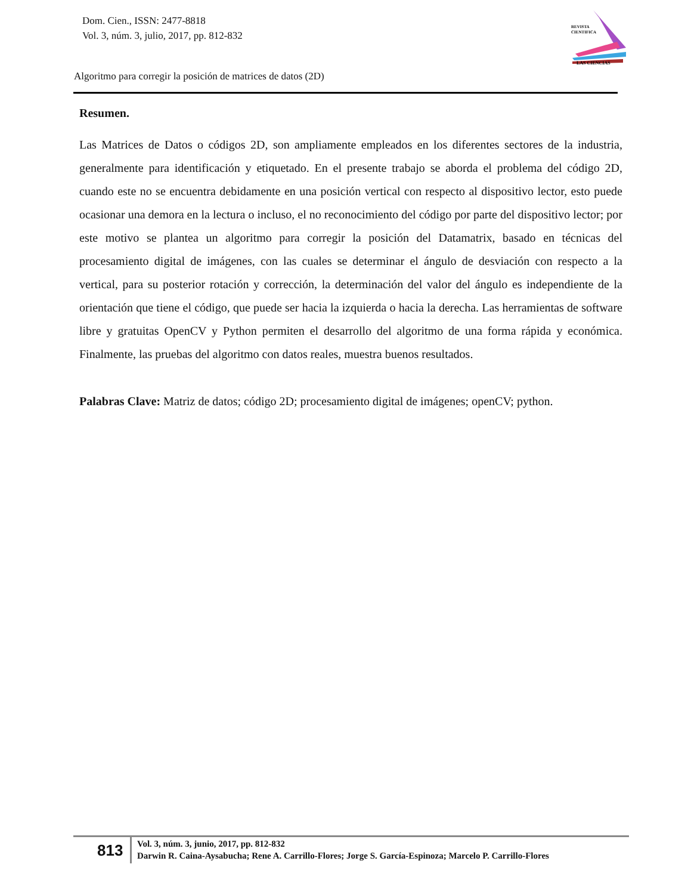Dom. Cien., ISSN: 2477-8818
Vol. 3, núm. 3, julio, 2017, pp. 812-832
REVISTA
CIENTIFICA
LAS CIENCIAS
Algoritmo para corregir la posición de matrices de datos (2D)
Resumen.
Las Matrices de Datos o códigos 2D, son ampliamente empleados en los diferentes sectores de la industria, generalmente para identificación y etiquetado. En el presente trabajo se aborda el problema del código 2D, cuando este no se encuentra debidamente en una posición vertical con respecto al dispositivo lector, esto puede ocasionar una demora en la lectura o incluso, el no reconocimiento del código por parte del dispositivo lector; por este motivo se plantea un algoritmo para corregir la posición del Datamatrix, basado en técnicas del procesamiento digital de imágenes, con las cuales se determinar el ángulo de desviación con respecto a la vertical, para su posterior rotación y corrección, la determinación del valor del ángulo es independiente de la orientación que tiene el código, que puede ser hacia la izquierda o hacia la derecha. Las herramientas de software libre y gratuitas OpenCV y Python permiten el desarrollo del algoritmo de una forma rápida y económica. Finalmente, las pruebas del algoritmo con datos reales, muestra buenos resultados.
Palabras Clave: Matriz de datos; código 2D; procesamiento digital de imágenes; openCV; python.
813
Vol. 3, núm. 3, junio, 2017, pp. 812-832
Darwin R. Caina-Aysabucha; Rene A. Carrillo-Flores; Jorge S. García-Espinoza; Marcelo P. Carrillo-Flores